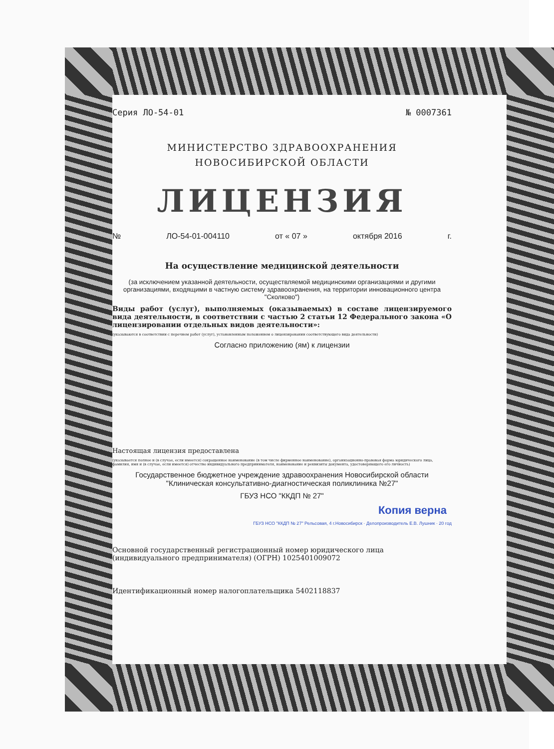Серия ЛО-54-01 № 0007361
МИНИСТЕРСТВО ЗДРАВООХРАНЕНИЯ
НОВОСИБИРСКОЙ ОБЛАСТИ
ЛИЦЕНЗИЯ
№ ЛО-54-01-004110 от « 07 » октября 2016 г.
На осуществление медицинской деятельности
(за исключением указанной деятельности, осуществляемой медицинскими организациями и другими организациями, входящими в частную систему здравоохранения, на территории инновационного центра "Сколково")
Виды работ (услуг), выполняемых (оказываемых) в составе лицензируемого вида деятельности, в соответствии с частью 2 статьи 12 Федерального закона «О лицензировании отдельных видов деятельности»:
(указываются в соответствии с перечнем работ (услуг), установленным положением о лицензировании соответствующего вида деятельности)
Согласно приложению (ям) к лицензии
Настоящая лицензия предоставлена
(указывается полное и (в случае, если имеется) сокращенное наименование (в том числе фирменное наименование), организационно-правовая форма юридического лица, фамилия, имя и (в случае, если имеется) отчество индивидуального предпринимателя, наименование и реквизиты документа, удостоверяющего его личность)
Государственное бюджетное учреждение здравоохранения Новосибирской области "Клиническая консультативно-диагностическая поликлиника №27"
ГБУЗ НСО "ККДП № 27"
Копия верна
ГБУЗ НСО "ККДП № 27" Рельсовая, 4 г.Новосибирск · Делопроизводитель Е.В. Лушник · 20 год
Основной государственный регистрационный номер юридического лица (индивидуального предпринимателя) (ОГРН) 1025401009072
Идентификационный номер налогоплательщика 5402118837